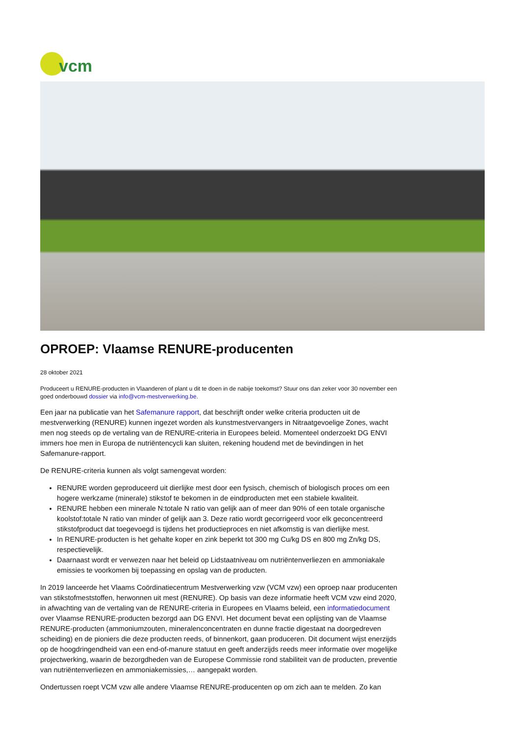vcm
OPROEP: Vlaamse RENURE-producenten
28 oktober 2021
Produceert u RENURE-producten in Vlaanderen of plant u dit te doen in de nabije toekomst? Stuur ons dan zeker voor 30 november een goed onderbouwd dossier via info@vcm-mestverwerking.be.
Een jaar na publicatie van het Safemanure rapport, dat beschrijft onder welke criteria producten uit de mestverwerking (RENURE) kunnen ingezet worden als kunstmestvervangers in Nitraatgevoelige Zones, wacht men nog steeds op de vertaling van de RENURE-criteria in Europees beleid. Momenteel onderzoekt DG ENVI immers hoe men in Europa de nutriëntencycli kan sluiten, rekening houdend met de bevindingen in het Safemanure-rapport.
De RENURE-criteria kunnen als volgt samengevat worden:
RENURE worden geproduceerd uit dierlijke mest door een fysisch, chemisch of biologisch proces om een hogere werkzame (minerale) stikstof te bekomen in de eindproducten met een stabiele kwaliteit.
RENURE hebben een minerale N:totale N ratio van gelijk aan of meer dan 90% of een totale organische koolstof:totale N ratio van minder of gelijk aan 3. Deze ratio wordt gecorrigeerd voor elk geconcentreerd stikstofproduct dat toegevoegd is tijdens het productieproces en niet afkomstig is van dierlijke mest.
In RENURE-producten is het gehalte koper en zink beperkt tot 300 mg Cu/kg DS en 800 mg Zn/kg DS, respectievelijk.
Daarnaast wordt er verwezen naar het beleid op Lidstaatniveau om nutriëntenverliezen en ammoniakale emissies te voorkomen bij toepassing en opslag van de producten.
In 2019 lanceerde het Vlaams Coördinatiecentrum Mestverwerking vzw (VCM vzw) een oproep naar producenten van stikstofmeststoffen, herwonnen uit mest (RENURE). Op basis van deze informatie heeft VCM vzw eind 2020, in afwachting van de vertaling van de RENURE-criteria in Europees en Vlaams beleid, een informatiedocument over Vlaamse RENURE-producten bezorgd aan DG ENVI. Het document bevat een oplijsting van de Vlaamse RENURE-producten (ammoniumzouten, mineralenconcentraten en dunne fractie digestaat na doorgedreven scheiding) en de pioniers die deze producten reeds, of binnenkort, gaan produceren. Dit document wijst enerzijds op de hoogdringendheid van een end-of-manure statuut en geeft anderzijds reeds meer informatie over mogelijke projectwerking, waarin de bezorgdheden van de Europese Commissie rond stabiliteit van de producten, preventie van nutriëntenverliezen en ammoniakemissies,… aangepakt worden.
Ondertussen roept VCM vzw alle andere Vlaamse RENURE-producenten op om zich aan te melden. Zo kan